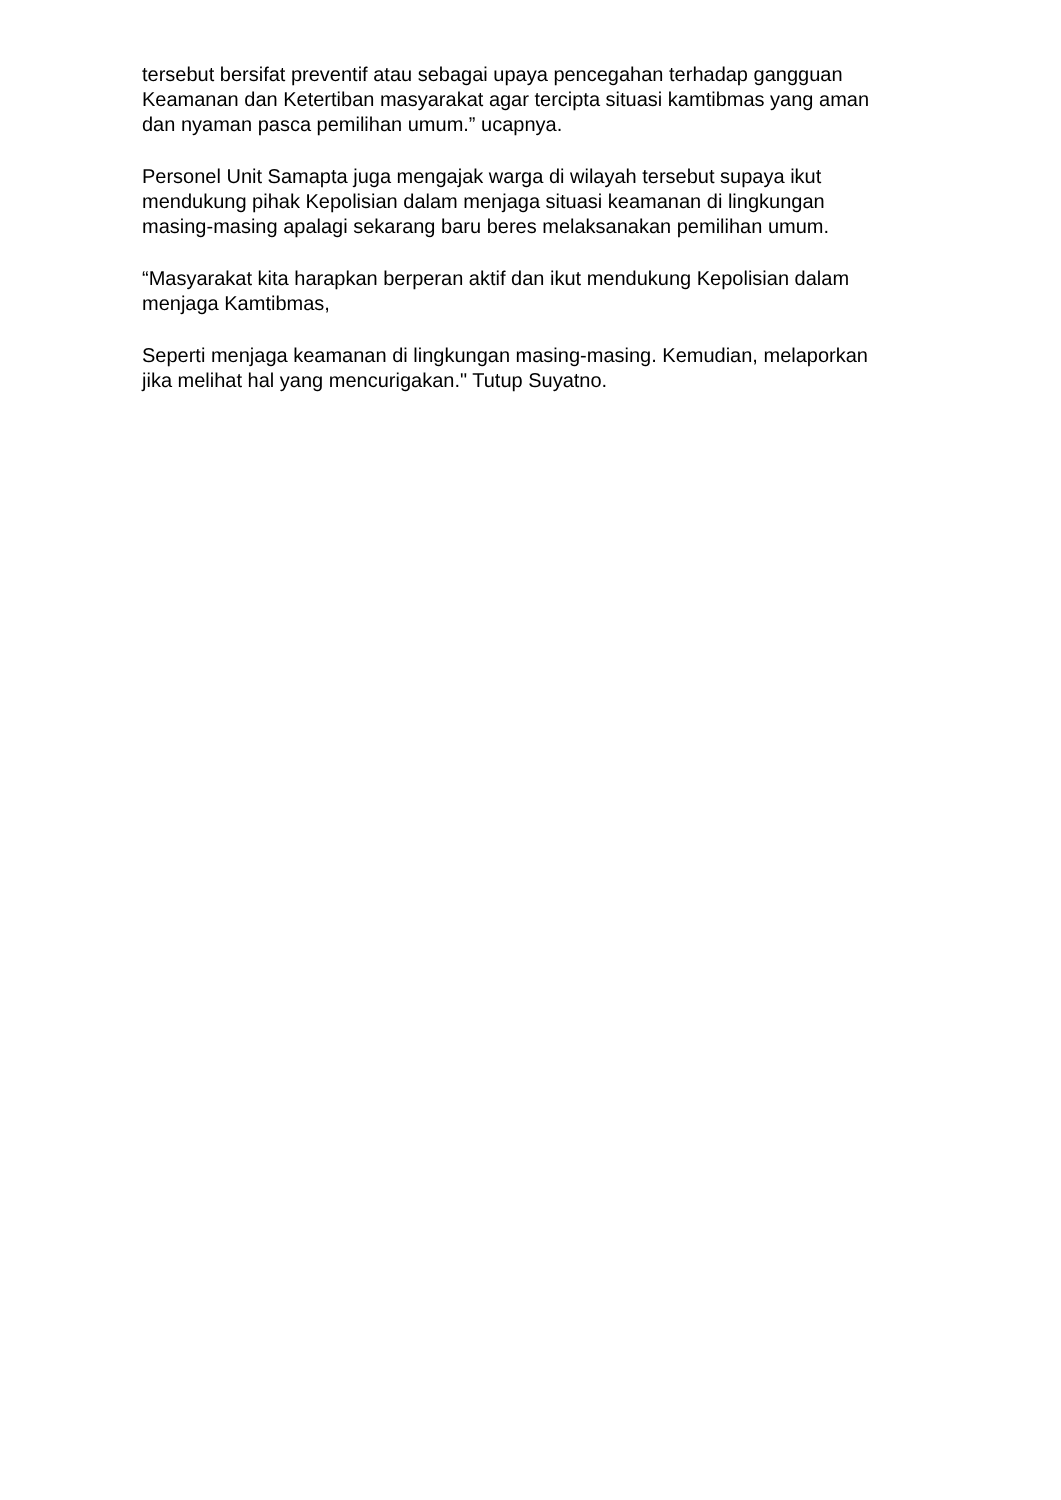tersebut bersifat preventif atau sebagai upaya pencegahan terhadap gangguan Keamanan dan Ketertiban masyarakat agar tercipta situasi kamtibmas yang aman dan nyaman pasca pemilihan umum.” ucapnya.
Personel Unit Samapta juga mengajak warga di wilayah tersebut supaya ikut mendukung pihak Kepolisian dalam menjaga situasi keamanan di lingkungan masing-masing apalagi sekarang baru beres melaksanakan pemilihan umum.
“Masyarakat kita harapkan berperan aktif dan ikut mendukung Kepolisian dalam menjaga Kamtibmas,
Seperti menjaga keamanan di lingkungan masing-masing. Kemudian, melaporkan jika melihat hal yang mencurigakan." Tutup Suyatno.